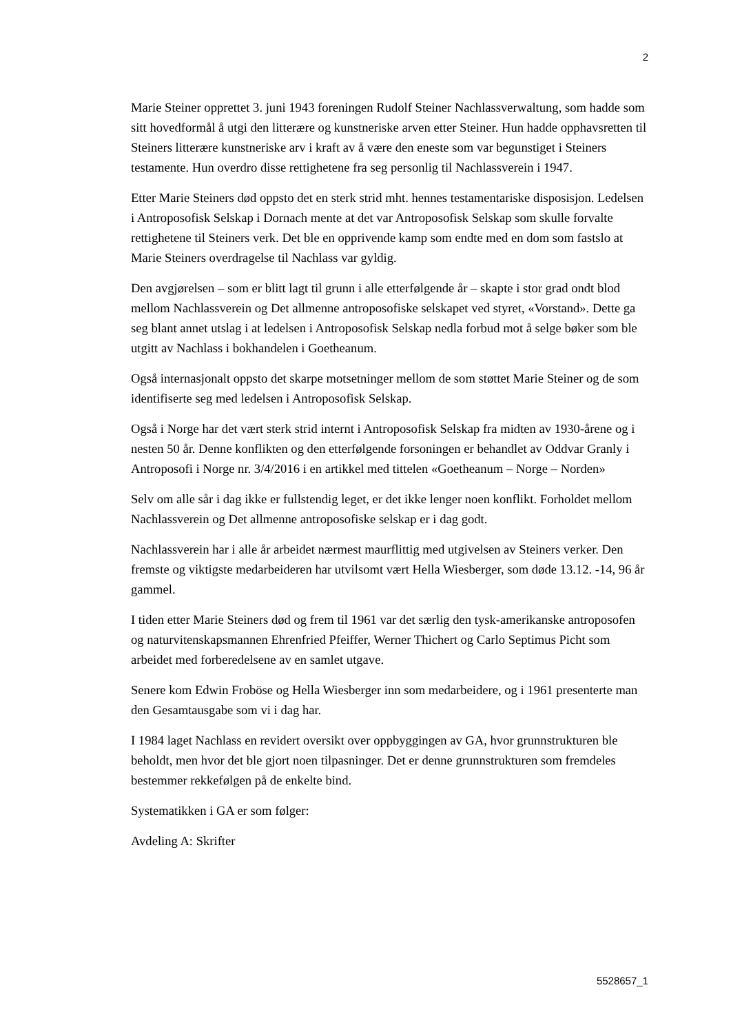2
Marie Steiner opprettet 3. juni 1943 foreningen Rudolf Steiner Nachlassverwaltung, som hadde som sitt hovedformål å utgi den litterære og kunstneriske arven etter Steiner. Hun hadde opphavsretten til Steiners litterære kunstneriske arv i kraft av å være den eneste som var begunstiget i Steiners testamente. Hun overdro disse rettighetene fra seg personlig til Nachlassverein i 1947.
Etter Marie Steiners død oppsto det en sterk strid mht. hennes testamentariske disposisjon. Ledelsen i Antroposofisk Selskap i Dornach mente at det var Antroposofisk Selskap som skulle forvalte rettighetene til Steiners verk. Det ble en opprivende kamp som endte med en dom som fastslo at Marie Steiners overdragelse til Nachlass var gyldig.
Den avgjørelsen – som er blitt lagt til grunn i alle etterfølgende år – skapte i stor grad ondt blod mellom Nachlassverein og Det allmenne antroposofiske selskapet ved styret, «Vorstand». Dette ga seg blant annet utslag i at ledelsen i Antroposofisk Selskap nedla forbud mot å selge bøker som ble utgitt av Nachlass i bokhandelen i Goetheanum.
Også internasjonalt oppsto det skarpe motsetninger mellom de som støttet Marie Steiner og de som identifiserte seg med ledelsen i Antroposofisk Selskap.
Også i Norge har det vært sterk strid internt i Antroposofisk Selskap fra midten av 1930-årene og i nesten 50 år. Denne konflikten og den etterfølgende forsoningen er behandlet av Oddvar Granly i Antroposofi i Norge nr. 3/4/2016 i en artikkel med tittelen «Goetheanum – Norge – Norden»
Selv om alle sår i dag ikke er fullstendig leget, er det ikke lenger noen konflikt. Forholdet mellom Nachlassverein og Det allmenne antroposofiske selskap er i dag godt.
Nachlassverein har i alle år arbeidet nærmest maurflittig med utgivelsen av Steiners verker. Den fremste og viktigste medarbeideren har utvilsomt vært Hella Wiesberger, som døde 13.12. -14, 96 år gammel.
I tiden etter Marie Steiners død og frem til 1961 var det særlig den tysk-amerikanske antroposofen og naturvitenskapsmannen Ehrenfried Pfeiffer, Werner Thichert og Carlo Septimus Picht som arbeidet med forberedelsene av en samlet utgave.
Senere kom Edwin Froböse og Hella Wiesberger inn som medarbeidere, og i 1961 presenterte man den Gesamtausgabe som vi i dag har.
I 1984 laget Nachlass en revidert oversikt over oppbyggingen av GA, hvor grunnstrukturen ble beholdt, men hvor det ble gjort noen tilpasninger. Det er denne grunnstrukturen som fremdeles bestemmer rekkefølgen på de enkelte bind.
Systematikken i GA er som følger:
Avdeling A: Skrifter
5528657_1